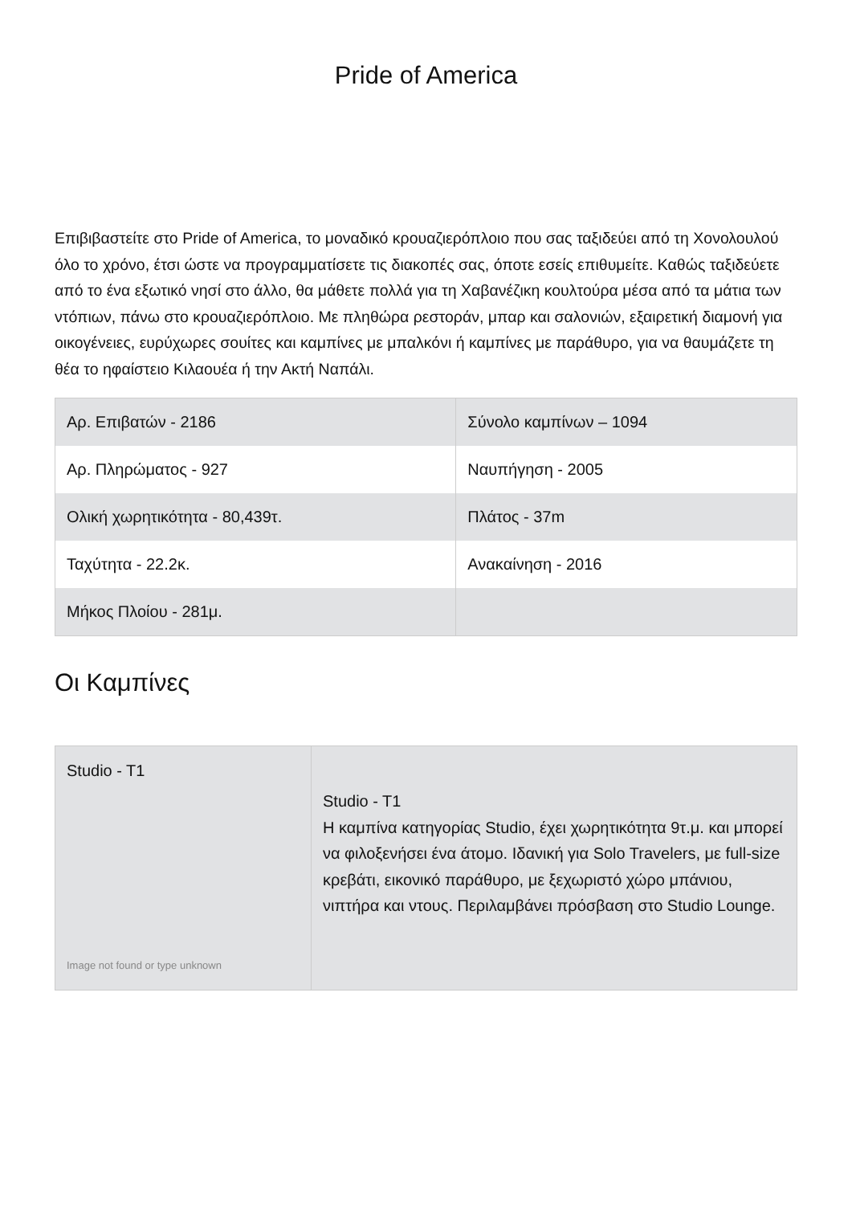Pride of America
Επιβιβαστείτε στο Pride of America, το μοναδικό κρουαζιερόπλοιο που σας ταξιδεύει από τη Χονολουλού όλο το χρόνο, έτσι ώστε να προγραμματίσετε τις διακοπές σας, όποτε εσείς επιθυμείτε. Καθώς ταξιδεύετε από το ένα εξωτικό νησί στο άλλο, θα μάθετε πολλά για τη Χαβανέζικη κουλτούρα μέσα από τα μάτια των ντόπιων, πάνω στο κρουαζιερόπλοιο. Με πληθώρα ρεστοράν, μπαρ και σαλονιών, εξαιρετική διαμονή για οικογένειες, ευρύχωρες σουίτες και καμπίνες με μπαλκόνι ή καμπίνες με παράθυρο, για να θαυμάζετε τη θέα το ηφαίστειο Κιλαουέα ή την Ακτή Ναπάλι.
| Αρ. Επιβατών - 2186 | Σύνολο καμπίνων – 1094 |
| Αρ. Πληρώματος - 927 | Ναυπήγηση - 2005 |
| Ολική χωρητικότητα - 80,439τ. | Πλάτος - 37m |
| Ταχύτητα - 22.2κ. | Ανακαίνηση - 2016 |
| Μήκος Πλοίου - 281μ. | |
Οι Καμπίνες
| Studio - T1 Image not found or type unknown | Studio - T1 Η καμπίνα κατηγορίας Studio, έχει χωρητικότητα 9τ.μ. και μπορεί να φιλοξενήσει ένα άτομο. Ιδανική για Solo Travelers, με full-size κρεβάτι, εικονικό παράθυρο, με ξεχωριστό χώρο μπάνιου, νιπτήρα και ντους. Περιλαμβάνει πρόσβαση στο Studio Lounge. |